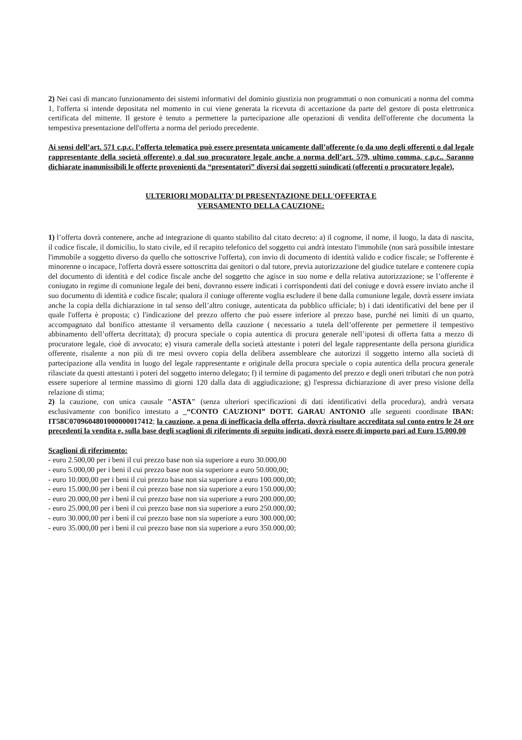2) Nei casi di mancato funzionamento dei sistemi informativi del dominio giustizia non programmati o non comunicati a norma del comma 1, l'offerta si intende depositata nel momento in cui viene generata la ricevuta di accettazione da parte del gestore di posta elettronica certificata del mittente. Il gestore è tenuto a permettere la partecipazione alle operazioni di vendita dell'offerente che documenta la tempestiva presentazione dell'offerta a norma del periodo precedente.
Ai sensi dell’art. 571 c.p.c. l’offerta telematica può essere presentata unicamente dall’offerente (o da uno degli offerenti o dal legale rappresentante della società offerente) o dal suo procuratore legale anche a norma dell’art. 579, ultimo comma, c.p.c.. Saranno dichiarate inammissibili le offerte provenienti da “presentatori” diversi dai soggetti suindicati (offerenti o procuratore legale).
ULTERIORI MODALITA’ DI PRESENTAZIONE DELL'OFFERTA E
VERSAMENTO DELLA CAUZIONE:
1) l’offerta dovrà contenere, anche ad integrazione di quanto stabilito dal citato decreto: a) il cognome, il nome, il luogo, la data di nascita, il codice fiscale, il domicilio, lo stato civile, ed il recapito telefonico del soggetto cui andrà intestato l'immobile (non sarà possibile intestare l'immobile a soggetto diverso da quello che sottoscrive l'offerta), con invio di documento di identità valido e codice fiscale; se l'offerente è minorenne o incapace, l'offerta dovrà essere sottoscritta dai genitori o dal tutore, previa autorizzazione del giudice tutelare e contenere copia del documento di identità e del codice fiscale anche del soggetto che agisce in suo nome e della relativa autorizzazione; se l’offerente è coniugato in regime di comunione legale dei beni, dovranno essere indicati i corrispondenti dati del coniuge e dovrà essere inviato anche il suo documento di identità e codice fiscale; qualora il coniuge offerente voglia escludere il bene dalla comunione legale, dovrà essere inviata anche la copia della dichiarazione in tal senso dell’altro coniuge, autenticata da pubblico ufficiale; b) i dati identificativi del bene per il quale l'offerta è proposta; c) l'indicazione del prezzo offerto che può essere inferiore al prezzo base, purché nei limiti di un quarto, accompagnato dal bonifico attestante il versamento della cauzione ( necessario a tutela dell’offerente per permettere il tempestivo abbinamento dell’offerta decrittata); d) procura speciale o copia autentica di procura generale nell’ipotesi di offerta fatta a mezzo di procuratore legale, cioè di avvocato; e) visura camerale della società attestante i poteri del legale rappresentante della persona giuridica offerente, risalente a non più di tre mesi ovvero copia della delibera assembleare che autorizzi il soggetto interno alla società di partecipazione alla vendita in luogo del legale rappresentante e originale della procura speciale o copia autentica della procura generale rilasciate da questi attestanti i poteri del soggetto interno delegato; f) il termine di pagamento del prezzo e degli oneri tributari che non potrà essere superiore al termine massimo di giorni 120 dalla data di aggiudicazione; g) l'espressa dichiarazione di aver preso visione della relazione di stima;
2) la cauzione, con unica causale "ASTA" (senza ulteriori specificazioni di dati identificativi della procedura), andrà versata esclusivamente con bonifico intestato a _“CONTO CAUZIONI” DOTT. GARAU ANTONIO alle seguenti coordinate IBAN: IT58C0709604801000000017412; la cauzione, a pena di inefficacia della offerta, dovrà risultare accreditata sul conto entro le 24 ore precedenti la vendita e, sulla base degli scaglioni di riferimento di seguito indicati, dovrà essere di importo pari ad Euro 15.000,00
Scaglioni di riferimento:
- euro 2.500,00 per i beni il cui prezzo base non sia superiore a euro 30.000,00
- euro 5.000,00 per i beni il cui prezzo base non sia superiore a euro 50.000,00;
- euro 10.000,00 per i beni il cui prezzo base non sia superiore a euro 100.000,00;
- euro 15.000,00 per i beni il cui prezzo base non sia superiore a euro 150.000,00;
- euro 20.000,00 per i beni il cui prezzo base non sia superiore a euro 200.000,00;
- euro 25.000,00 per i beni il cui prezzo base non sia superiore a euro 250.000,00;
- euro 30.000,00 per i beni il cui prezzo base non sia superiore a euro 300.000,00;
- euro 35.000,00 per i beni il cui prezzo base non sia superiore a euro 350.000,00;